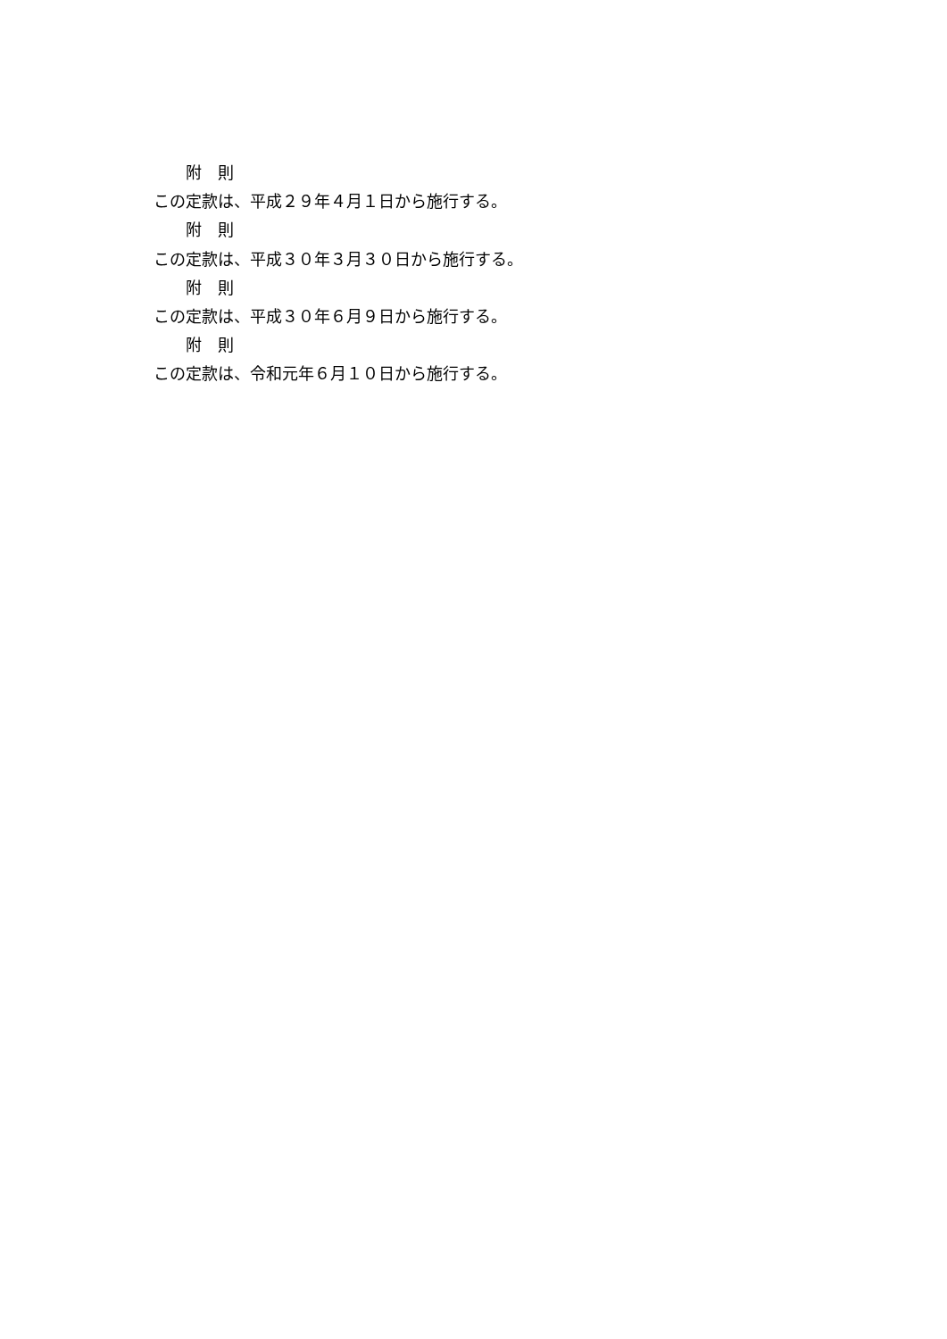附　則
この定款は、平成２９年４月１日から施行する。
附　則
この定款は、平成３０年３月３０日から施行する。
附　則
この定款は、平成３０年６月９日から施行する。
附　則
この定款は、令和元年６月１０日から施行する。